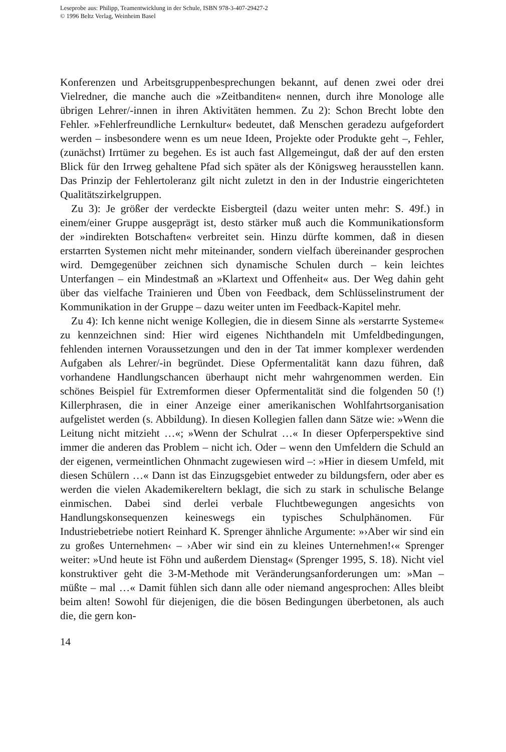Leseprobe aus: Philipp, Teamentwicklung in der Schule, ISBN 978-3-407-29427-2
© 1996 Beltz Verlag, Weinheim Basel
Konferenzen und Arbeitsgruppenbesprechungen bekannt, auf denen zwei oder drei Vielredner, die manche auch die »Zeitbanditen« nennen, durch ihre Monologe alle übrigen Lehrer/-innen in ihren Aktivitäten hemmen. Zu 2): Schon Brecht lobte den Fehler. »Fehlerfreundliche Lernkultur« bedeutet, daß Menschen geradezu aufgefordert werden – insbesondere wenn es um neue Ideen, Projekte oder Produkte geht –, Fehler, (zunächst) Irrtümer zu begehen. Es ist auch fast Allgemeingut, daß der auf den ersten Blick für den Irrweg gehaltene Pfad sich später als der Königsweg herausstellen kann. Das Prinzip der Fehlertoleranz gilt nicht zuletzt in den in der Industrie eingerichteten Qualitätszirkelgruppen.
Zu 3): Je größer der verdeckte Eisbergteil (dazu weiter unten mehr: S. 49f.) in einem/einer Gruppe ausgeprägt ist, desto stärker muß auch die Kommunikationsform der »indirekten Botschaften« verbreitet sein. Hinzu dürfte kommen, daß in diesen erstarrten Systemen nicht mehr miteinander, sondern vielfach übereinander gesprochen wird. Demgegenüber zeichnen sich dynamische Schulen durch – kein leichtes Unterfangen – ein Mindestmaß an »Klartext und Offenheit« aus. Der Weg dahin geht über das vielfache Trainieren und Üben von Feedback, dem Schlüsselinstrument der Kommunikation in der Gruppe – dazu weiter unten im Feedback-Kapitel mehr.
Zu 4): Ich kenne nicht wenige Kollegien, die in diesem Sinne als »erstarrte Systeme« zu kennzeichnen sind: Hier wird eigenes Nichthandeln mit Umfeldbedingungen, fehlenden internen Voraussetzungen und den in der Tat immer komplexer werdenden Aufgaben als Lehrer/-in begründet. Diese Opfermentalität kann dazu führen, daß vorhandene Handlungschancen überhaupt nicht mehr wahrgenommen werden. Ein schönes Beispiel für Extremformen dieser Opfermentalität sind die folgenden 50 (!) Killerphrasen, die in einer Anzeige einer amerikanischen Wohlfahrtsorganisation aufgelistet werden (s. Abbildung). In diesen Kollegien fallen dann Sätze wie: »Wenn die Leitung nicht mitzieht …«; »Wenn der Schulrat …« In dieser Opferperspektive sind immer die anderen das Problem – nicht ich. Oder – wenn den Umfeldern die Schuld an der eigenen, vermeintlichen Ohnmacht zugewiesen wird –: »Hier in diesem Umfeld, mit diesen Schülern …« Dann ist das Einzugsgebiet entweder zu bildungsfern, oder aber es werden die vielen Akademikereltern beklagt, die sich zu stark in schulische Belange einmischen. Dabei sind derlei verbale Fluchtbewegungen angesichts von Handlungskonsequenzen keineswegs ein typisches Schulphänomen. Für Industriebetriebe notiert Reinhard K. Sprenger ähnliche Argumente: »›Aber wir sind ein zu großes Unternehmen‹ – ›Aber wir sind ein zu kleines Unternehmen!‹« Sprenger weiter: »Und heute ist Föhn und außerdem Dienstag« (Sprenger 1995, S. 18). Nicht viel konstruktiver geht die 3-M-Methode mit Veränderungsanforderungen um: »Man – müßte – mal …« Damit fühlen sich dann alle oder niemand angesprochen: Alles bleibt beim alten! Sowohl für diejenigen, die die bösen Bedingungen überbetonen, als auch die, die gern kon-
14